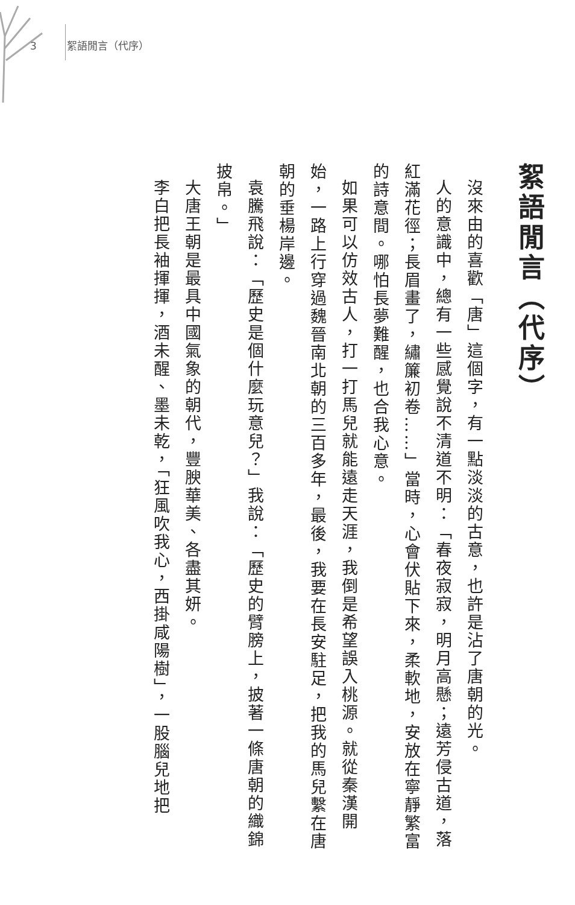3 絮語閒言（代序）
絮語閒言（代序）
沒來由的喜歡「唐」這個字，有一點淡淡的古意，也許是沾了唐朝的光。
人的意識中，總有一些感覺說不清道不明：「春夜寂寂，明月高懸；遠芳侵古道，落紅滿花徑；長眉畫了，繡簾初卷……」當時，心會伏貼下來，柔軟地，安放在寧靜繁富的詩意間。哪怕長夢難醒，也合我心意。
如果可以仿效古人，打一打馬兒就能遠走天涯，我倒是希望誤入桃源。就從秦漢開始，一路上行穿過魏晉南北朝的三百多年，最後，我要在長安駐足，把我的馬兒繫在唐朝的垂楊岸邊。
袁騰飛說：「歷史是個什麼玩意兒？」我說：「歷史的臂膀上，披著一條唐朝的織錦披帛。」
大唐王朝是最具中國氣象的朝代，豐腴華美、各盡其妍。
李白把長袖揮揮，酒未醒、墨未乾，「狂風吹我心，西掛咸陽樹」，一股腦兒地把